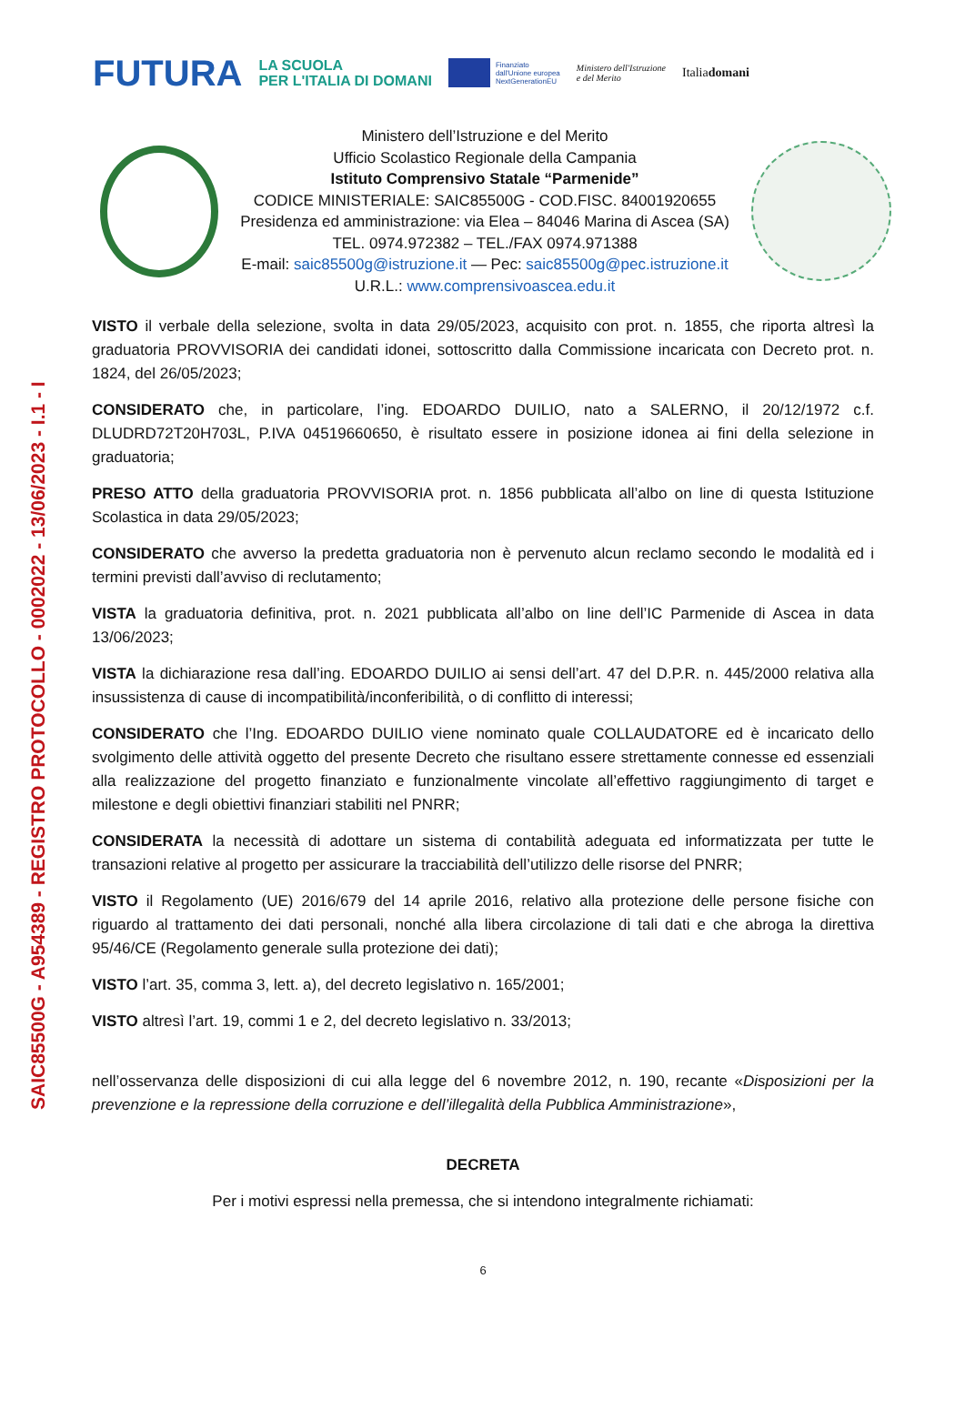SAIC85500G - A954389 - REGISTRO PROTOCOLLO - 0002022 - 13/06/2023 - I.1 - I
FUTURA LA SCUOLA
PER L'ITALIA DI DOMANI Finanziato
dall'Unione europea
NextGenerationEU Ministero dell'Istruzione
e del Merito Italiadomani
Ministero dell’Istruzione e del Merito
Ufficio Scolastico Regionale della Campania
Istituto Comprensivo Statale “Parmenide”
CODICE MINISTERIALE: SAIC85500G - COD.FISC. 84001920655
Presidenza ed amministrazione: via Elea – 84046 Marina di Ascea (SA)
TEL. 0974.972382 – TEL./FAX 0974.971388
E-mail: saic85500g@istruzione.it — Pec: saic85500g@pec.istruzione.it
U.R.L.: www.comprensivoascea.edu.it
VISTO il verbale della selezione, svolta in data 29/05/2023, acquisito con prot. n. 1855, che riporta altresì la graduatoria PROVVISORIA dei candidati idonei, sottoscritto dalla Commissione incaricata con Decreto prot. n. 1824, del 26/05/2023;
CONSIDERATO che, in particolare, l’ing. EDOARDO DUILIO, nato a SALERNO, il 20/12/1972 c.f. DLUDRD72T20H703L, P.IVA 04519660650, è risultato essere in posizione idonea ai fini della selezione in graduatoria;
PRESO ATTO della graduatoria PROVVISORIA prot. n. 1856 pubblicata all’albo on line di questa Istituzione Scolastica in data 29/05/2023;
CONSIDERATO che avverso la predetta graduatoria non è pervenuto alcun reclamo secondo le modalità ed i termini previsti dall’avviso di reclutamento;
VISTA la graduatoria definitiva, prot. n. 2021 pubblicata all’albo on line dell’IC Parmenide di Ascea in data 13/06/2023;
VISTA la dichiarazione resa dall’ing. EDOARDO DUILIO ai sensi dell’art. 47 del D.P.R. n. 445/2000 relativa alla insussistenza di cause di incompatibilità/inconferibilità, o di conflitto di interessi;
CONSIDERATO che l’Ing. EDOARDO DUILIO viene nominato quale COLLAUDATORE ed è incaricato dello svolgimento delle attività oggetto del presente Decreto che risultano essere strettamente connesse ed essenziali alla realizzazione del progetto finanziato e funzionalmente vincolate all’effettivo raggiungimento di target e milestone e degli obiettivi finanziari stabiliti nel PNRR;
CONSIDERATA la necessità di adottare un sistema di contabilità adeguata ed informatizzata per tutte le transazioni relative al progetto per assicurare la tracciabilità dell’utilizzo delle risorse del PNRR;
VISTO il Regolamento (UE) 2016/679 del 14 aprile 2016, relativo alla protezione delle persone fisiche con riguardo al trattamento dei dati personali, nonché alla libera circolazione di tali dati e che abroga la direttiva 95/46/CE (Regolamento generale sulla protezione dei dati);
VISTO l’art. 35, comma 3, lett. a), del decreto legislativo n. 165/2001;
VISTO altresì l’art. 19, commi 1 e 2, del decreto legislativo n. 33/2013;
nell’osservanza delle disposizioni di cui alla legge del 6 novembre 2012, n. 190, recante «Disposizioni per la prevenzione e la repressione della corruzione e dell’illegalità della Pubblica Amministrazione»,
DECRETA
Per i motivi espressi nella premessa, che si intendono integralmente richiamati:
6